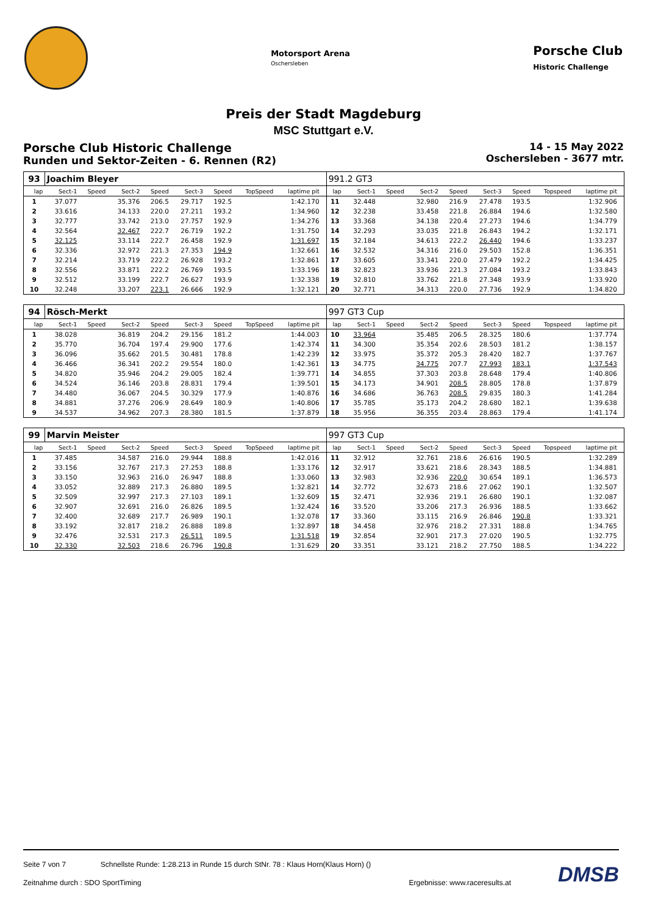Motorsport Arena
Oschersleben
Porsche Club
Historic Challenge
Preis der Stadt Magdeburg
MSC Stuttgart e.V.
Porsche Club Historic Challenge
Runden und Sektor-Zeiten - 6. Rennen (R2)
14 - 15 May 2022
Oschersleben - 3677 mtr.
| 93 | Joachim Bleyer | | | | | | | | | 991.2 GT3 | | | | | | | | | |
| lap | Sect-1 | Speed | Sect-2 | Speed | Sect-3 | Speed | TopSpeed | laptime pit | | lap | Sect-1 | Speed | Sect-2 | Speed | Sect-3 | Speed | Topspeed | laptime pit | |
| 1 | 37.077 | | 35.376 | 206.5 | 29.717 | 192.5 | | 1:42.170 | | 11 | 32.448 | | 32.980 | 216.9 | 27.478 | 193.5 | | 1:32.906 | |
| 2 | 33.616 | | 34.133 | 220.0 | 27.211 | 193.2 | | 1:34.960 | | 12 | 32.238 | | 33.458 | 221.8 | 26.884 | 194.6 | | 1:32.580 | |
| 3 | 32.777 | | 33.742 | 213.0 | 27.757 | 192.9 | | 1:34.276 | | 13 | 33.368 | | 34.138 | 220.4 | 27.273 | 194.6 | | 1:34.779 | |
| 4 | 32.564 | | 32.467 | 222.7 | 26.719 | 192.2 | | 1:31.750 | | 14 | 32.293 | | 33.035 | 221.8 | 26.843 | 194.2 | | 1:32.171 | |
| 5 | 32.125 | | 33.114 | 222.7 | 26.458 | 192.9 | | 1:31.697 | | 15 | 32.184 | | 34.613 | 222.2 | 26.440 | 194.6 | | 1:33.237 | |
| 6 | 32.336 | | 32.972 | 221.3 | 27.353 | 194.9 | | 1:32.661 | | 16 | 32.532 | | 34.316 | 216.0 | 29.503 | 152.8 | | 1:36.351 | |
| 7 | 32.214 | | 33.719 | 222.2 | 26.928 | 193.2 | | 1:32.861 | | 17 | 33.605 | | 33.341 | 220.0 | 27.479 | 192.2 | | 1:34.425 | |
| 8 | 32.556 | | 33.871 | 222.2 | 26.769 | 193.5 | | 1:33.196 | | 18 | 32.823 | | 33.936 | 221.3 | 27.084 | 193.2 | | 1:33.843 | |
| 9 | 32.512 | | 33.199 | 222.7 | 26.627 | 193.9 | | 1:32.338 | | 19 | 32.810 | | 33.762 | 221.8 | 27.348 | 193.9 | | 1:33.920 | |
| 10 | 32.248 | | 33.207 | 223.1 | 26.666 | 192.9 | | 1:32.121 | | 20 | 32.771 | | 34.313 | 220.0 | 27.736 | 192.9 | | 1:34.820 | |
| 94 | Rösch-Merkt | | | | | | | | | 997 GT3 Cup | | | | | | | | | |
| lap | Sect-1 | Speed | Sect-2 | Speed | Sect-3 | Speed | TopSpeed | laptime pit | | lap | Sect-1 | Speed | Sect-2 | Speed | Sect-3 | Speed | Topspeed | laptime pit | |
| 1 | 38.028 | | 36.819 | 204.2 | 29.156 | 181.2 | | 1:44.003 | | 10 | 33.964 | | 35.485 | 206.5 | 28.325 | 180.6 | | 1:37.774 | |
| 2 | 35.770 | | 36.704 | 197.4 | 29.900 | 177.6 | | 1:42.374 | | 11 | 34.300 | | 35.354 | 202.6 | 28.503 | 181.2 | | 1:38.157 | |
| 3 | 36.096 | | 35.662 | 201.5 | 30.481 | 178.8 | | 1:42.239 | | 12 | 33.975 | | 35.372 | 205.3 | 28.420 | 182.7 | | 1:37.767 | |
| 4 | 36.466 | | 36.341 | 202.2 | 29.554 | 180.0 | | 1:42.361 | | 13 | 34.775 | | 34.775 | 207.7 | 27.993 | 183.1 | | 1:37.543 | |
| 5 | 34.820 | | 35.946 | 204.2 | 29.005 | 182.4 | | 1:39.771 | | 14 | 34.855 | | 37.303 | 203.8 | 28.648 | 179.4 | | 1:40.806 | |
| 6 | 34.524 | | 36.146 | 203.8 | 28.831 | 179.4 | | 1:39.501 | | 15 | 34.173 | | 34.901 | 208.5 | 28.805 | 178.8 | | 1:37.879 | |
| 7 | 34.480 | | 36.067 | 204.5 | 30.329 | 177.9 | | 1:40.876 | | 16 | 34.686 | | 36.763 | 208.5 | 29.835 | 180.3 | | 1:41.284 | |
| 8 | 34.881 | | 37.276 | 206.9 | 28.649 | 180.9 | | 1:40.806 | | 17 | 35.785 | | 35.173 | 204.2 | 28.680 | 182.1 | | 1:39.638 | |
| 9 | 34.537 | | 34.962 | 207.3 | 28.380 | 181.5 | | 1:37.879 | | 18 | 35.956 | | 36.355 | 203.4 | 28.863 | 179.4 | | 1:41.174 | |
| 99 | Marvin Meister | | | | | | | | | 997 GT3 Cup | | | | | | | | | |
| lap | Sect-1 | Speed | Sect-2 | Speed | Sect-3 | Speed | TopSpeed | laptime pit | | lap | Sect-1 | Speed | Sect-2 | Speed | Sect-3 | Speed | Topspeed | laptime pit | |
| 1 | 37.485 | | 34.587 | 216.0 | 29.944 | 188.8 | | 1:42.016 | | 11 | 32.912 | | 32.761 | 218.6 | 26.616 | 190.5 | | 1:32.289 | |
| 2 | 33.156 | | 32.767 | 217.3 | 27.253 | 188.8 | | 1:33.176 | | 12 | 32.917 | | 33.621 | 218.6 | 28.343 | 188.5 | | 1:34.881 | |
| 3 | 33.150 | | 32.963 | 216.0 | 26.947 | 188.8 | | 1:33.060 | | 13 | 32.983 | | 32.936 | 220.0 | 30.654 | 189.1 | | 1:36.573 | |
| 4 | 33.052 | | 32.889 | 217.3 | 26.880 | 189.5 | | 1:32.821 | | 14 | 32.772 | | 32.673 | 218.6 | 27.062 | 190.1 | | 1:32.507 | |
| 5 | 32.509 | | 32.997 | 217.3 | 27.103 | 189.1 | | 1:32.609 | | 15 | 32.471 | | 32.936 | 219.1 | 26.680 | 190.1 | | 1:32.087 | |
| 6 | 32.907 | | 32.691 | 216.0 | 26.826 | 189.5 | | 1:32.424 | | 16 | 33.520 | | 33.206 | 217.3 | 26.936 | 188.5 | | 1:33.662 | |
| 7 | 32.400 | | 32.689 | 217.7 | 26.989 | 190.1 | | 1:32.078 | | 17 | 33.360 | | 33.115 | 216.9 | 26.846 | 190.8 | | 1:33.321 | |
| 8 | 33.192 | | 32.817 | 218.2 | 26.888 | 189.8 | | 1:32.897 | | 18 | 34.458 | | 32.976 | 218.2 | 27.331 | 188.8 | | 1:34.765 | |
| 9 | 32.476 | | 32.531 | 217.3 | 26.511 | 189.5 | | 1:31.518 | | 19 | 32.854 | | 32.901 | 217.3 | 27.020 | 190.5 | | 1:32.775 | |
| 10 | 32.330 | | 32.503 | 218.6 | 26.796 | 190.8 | | 1:31.629 | | 20 | 33.351 | | 33.121 | 218.2 | 27.750 | 188.5 | | 1:34.222 | |
Seite 7 von 7 Schnellste Runde: 1:28.213 in Runde 15 durch StNr. 78 : Klaus Horn(Klaus Horn) ()
Zeitnahme durch : SDO SportTiming Ergebnisse: www.raceresults.at
DMSB